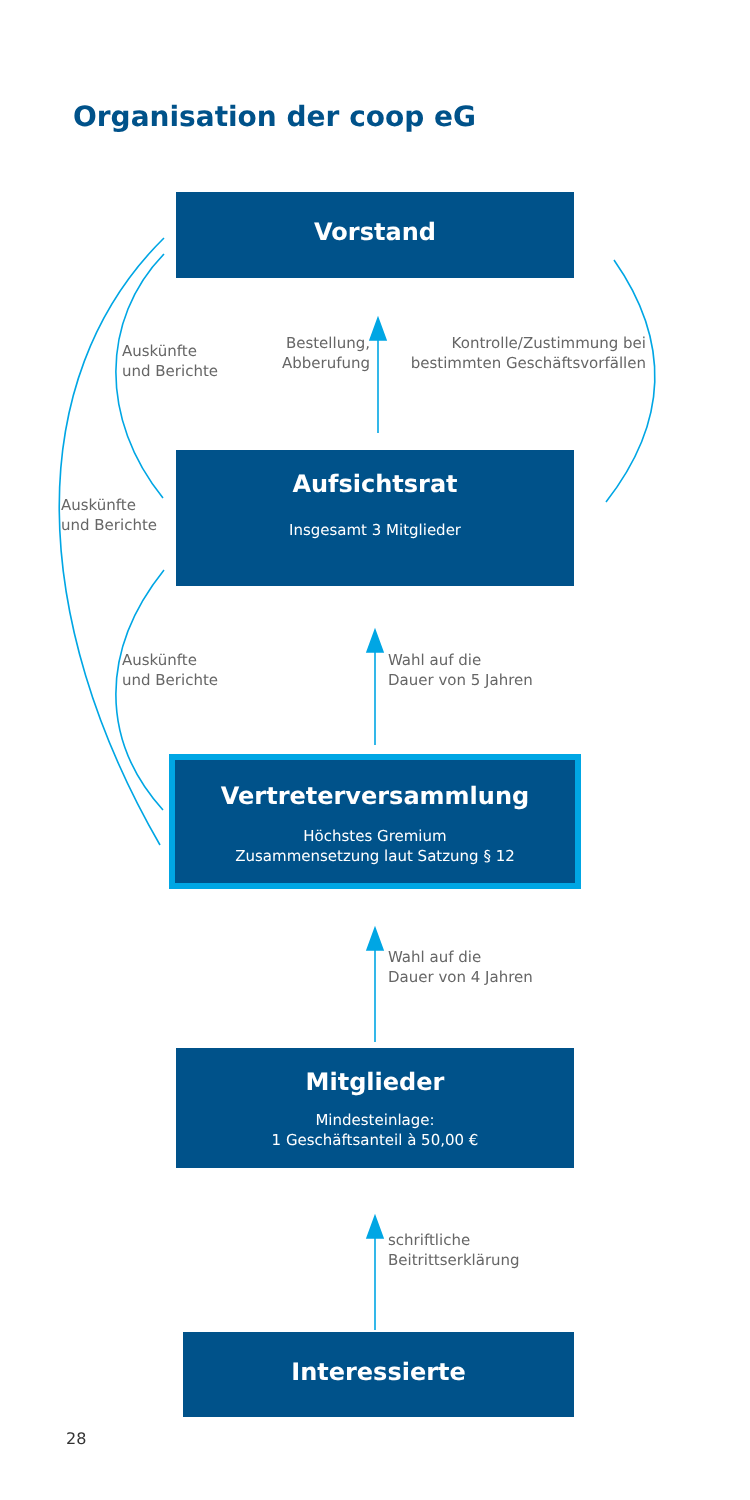Organisation der coop eG
Vorstand
Auskünfte
und Berichte
Bestellung,
Abberufung
Kontrolle/Zustimmung bei
bestimmten Geschäftsvorfällen
Auskünfte
und Berichte
Aufsichtsrat
Insgesamt 3 Mitglieder
Auskünfte
und Berichte
Wahl auf die
Dauer von 5 Jahren
Vertreterversammlung
Höchstes Gremium
Zusammensetzung laut Satzung § 12
Wahl auf die
Dauer von 4 Jahren
Mitglieder
Mindesteinlage:
1 Geschäftsanteil à 50,00 €
schriftliche
Beitrittserklärung
Interessierte
28